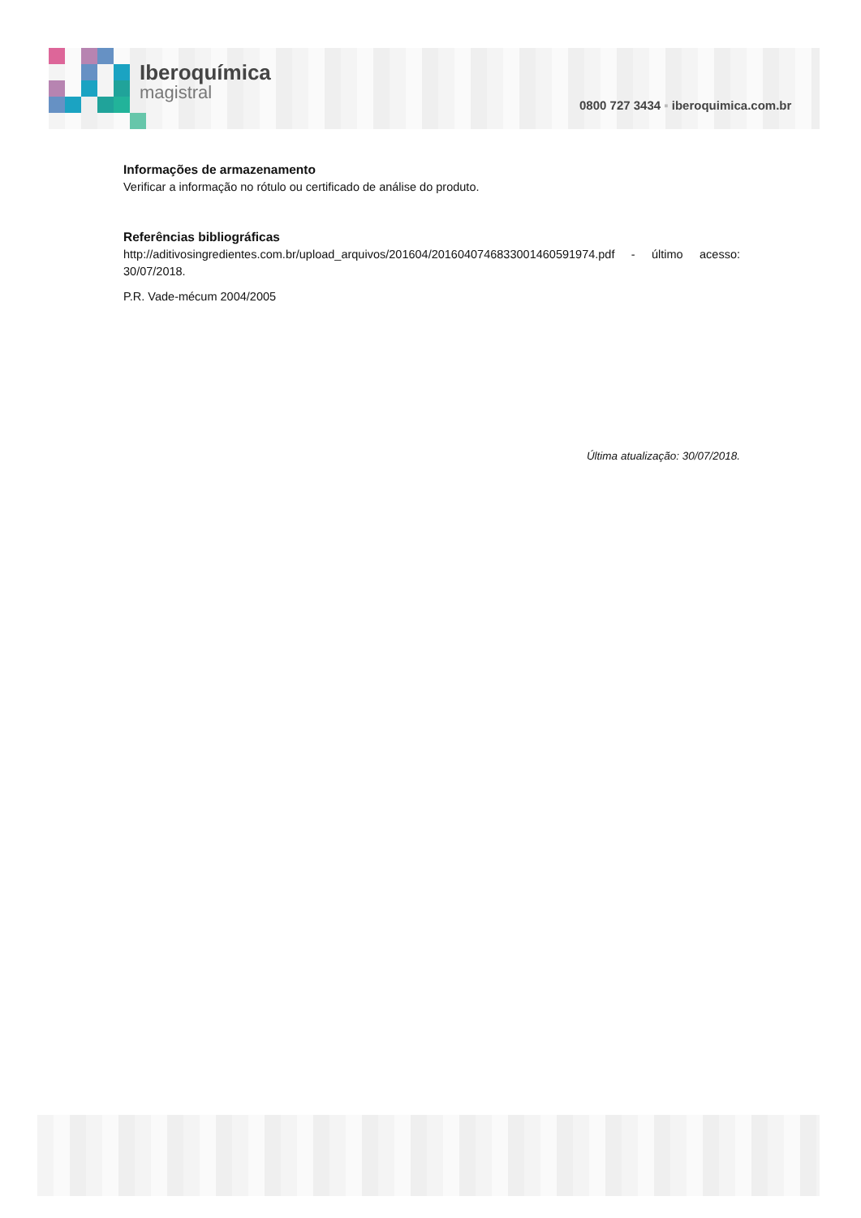Iberoquímica
magistral
0800 727 3434 ▪ iberoquimica.com.br
Informações de armazenamento
Verificar a informação no rótulo ou certificado de análise do produto.
Referências bibliográficas
http://aditivosingredientes.com.br/upload_arquivos/201604/2016040746833001460591974.pdf - último acesso: 30/07/2018.
P.R. Vade-mécum 2004/2005
Última atualização: 30/07/2018.